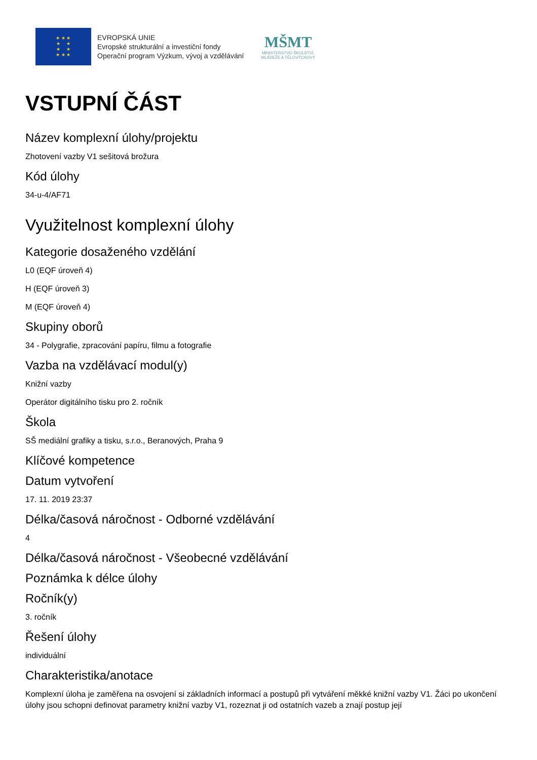★ ★ ★
★ ★
★ ★
★ ★ ★
EVROPSKÁ UNIE
Evropské strukturální a investiční fondy
Operační program Výzkum, vývoj a vzdělávání
MŠMT
MINISTERSTVO ŠKOLSTVÍ,
MLÁDEŽE A TĚLOVÝCHOVY
VSTUPNÍ ČÁST
Název komplexní úlohy/projektu
Zhotovení vazby V1 sešitová brožura
Kód úlohy
34-u-4/AF71
Využitelnost komplexní úlohy
Kategorie dosaženého vzdělání
L0 (EQF úroveň 4)
H (EQF úroveň 3)
M (EQF úroveň 4)
Skupiny oborů
34 - Polygrafie, zpracování papíru, filmu a fotografie
Vazba na vzdělávací modul(y)
Knižní vazby
Operátor digitálního tisku pro 2. ročník
Škola
SŠ mediální grafiky a tisku, s.r.o., Beranových, Praha 9
Klíčové kompetence
Datum vytvoření
17. 11. 2019 23:37
Délka/časová náročnost - Odborné vzdělávání
4
Délka/časová náročnost - Všeobecné vzdělávání
Poznámka k délce úlohy
Ročník(y)
3. ročník
Řešení úlohy
individuální
Charakteristika/anotace
Komplexní úloha je zaměřena na osvojení si základních informací a postupů při vytváření měkké knižní vazby V1. Žáci po ukončení úlohy jsou schopni definovat parametry knižní vazby V1, rozeznat ji od ostatních vazeb a znají postup její